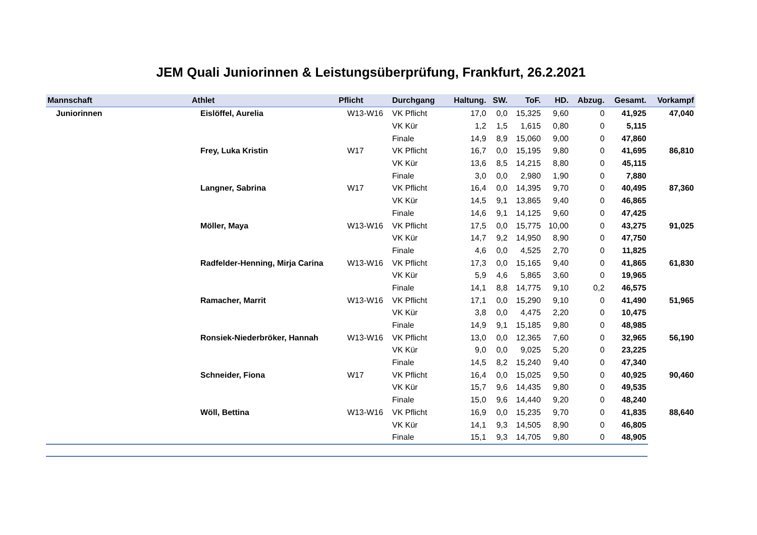JEM Quali Juniorinnen & Leistungsüberprüfung, Frankfurt, 26.2.2021
| Mannschaft | Athlet | Pflicht | Durchgang | Haltung. | SW. | ToF. | HD. | Abzug. | Gesamt. | Vorkampf |
| --- | --- | --- | --- | --- | --- | --- | --- | --- | --- | --- |
| Juniorinnen | Eislöffel, Aurelia | W13-W16 | VK Pflicht | 17,0 | 0,0 | 15,325 | 9,60 | 0 | 41,925 | 47,040 |
| | | | VK Kür | 1,2 | 1,5 | 1,615 | 0,80 | 0 | 5,115 | |
| | | | Finale | 14,9 | 8,9 | 15,060 | 9,00 | 0 | 47,860 | |
| | Frey, Luka Kristin | W17 | VK Pflicht | 16,7 | 0,0 | 15,195 | 9,80 | 0 | 41,695 | 86,810 |
| | | | VK Kür | 13,6 | 8,5 | 14,215 | 8,80 | 0 | 45,115 | |
| | | | Finale | 3,0 | 0,0 | 2,980 | 1,90 | 0 | 7,880 | |
| | Langner, Sabrina | W17 | VK Pflicht | 16,4 | 0,0 | 14,395 | 9,70 | 0 | 40,495 | 87,360 |
| | | | VK Kür | 14,5 | 9,1 | 13,865 | 9,40 | 0 | 46,865 | |
| | | | Finale | 14,6 | 9,1 | 14,125 | 9,60 | 0 | 47,425 | |
| | Möller, Maya | W13-W16 | VK Pflicht | 17,5 | 0,0 | 15,775 | 10,00 | 0 | 43,275 | 91,025 |
| | | | VK Kür | 14,7 | 9,2 | 14,950 | 8,90 | 0 | 47,750 | |
| | | | Finale | 4,6 | 0,0 | 4,525 | 2,70 | 0 | 11,825 | |
| | Radfelder-Henning, Mirja Carina | W13-W16 | VK Pflicht | 17,3 | 0,0 | 15,165 | 9,40 | 0 | 41,865 | 61,830 |
| | | | VK Kür | 5,9 | 4,6 | 5,865 | 3,60 | 0 | 19,965 | |
| | | | Finale | 14,1 | 8,8 | 14,775 | 9,10 | 0,2 | 46,575 | |
| | Ramacher, Marrit | W13-W16 | VK Pflicht | 17,1 | 0,0 | 15,290 | 9,10 | 0 | 41,490 | 51,965 |
| | | | VK Kür | 3,8 | 0,0 | 4,475 | 2,20 | 0 | 10,475 | |
| | | | Finale | 14,9 | 9,1 | 15,185 | 9,80 | 0 | 48,985 | |
| | Ronsiek-Niederbröker, Hannah | W13-W16 | VK Pflicht | 13,0 | 0,0 | 12,365 | 7,60 | 0 | 32,965 | 56,190 |
| | | | VK Kür | 9,0 | 0,0 | 9,025 | 5,20 | 0 | 23,225 | |
| | | | Finale | 14,5 | 8,2 | 15,240 | 9,40 | 0 | 47,340 | |
| | Schneider, Fiona | W17 | VK Pflicht | 16,4 | 0,0 | 15,025 | 9,50 | 0 | 40,925 | 90,460 |
| | | | VK Kür | 15,7 | 9,6 | 14,435 | 9,80 | 0 | 49,535 | |
| | | | Finale | 15,0 | 9,6 | 14,440 | 9,20 | 0 | 48,240 | |
| | Wöll, Bettina | W13-W16 | VK Pflicht | 16,9 | 0,0 | 15,235 | 9,70 | 0 | 41,835 | 88,640 |
| | | | VK Kür | 14,1 | 9,3 | 14,505 | 8,90 | 0 | 46,805 | |
| | | | Finale | 15,1 | 9,3 | 14,705 | 9,80 | 0 | 48,905 | |